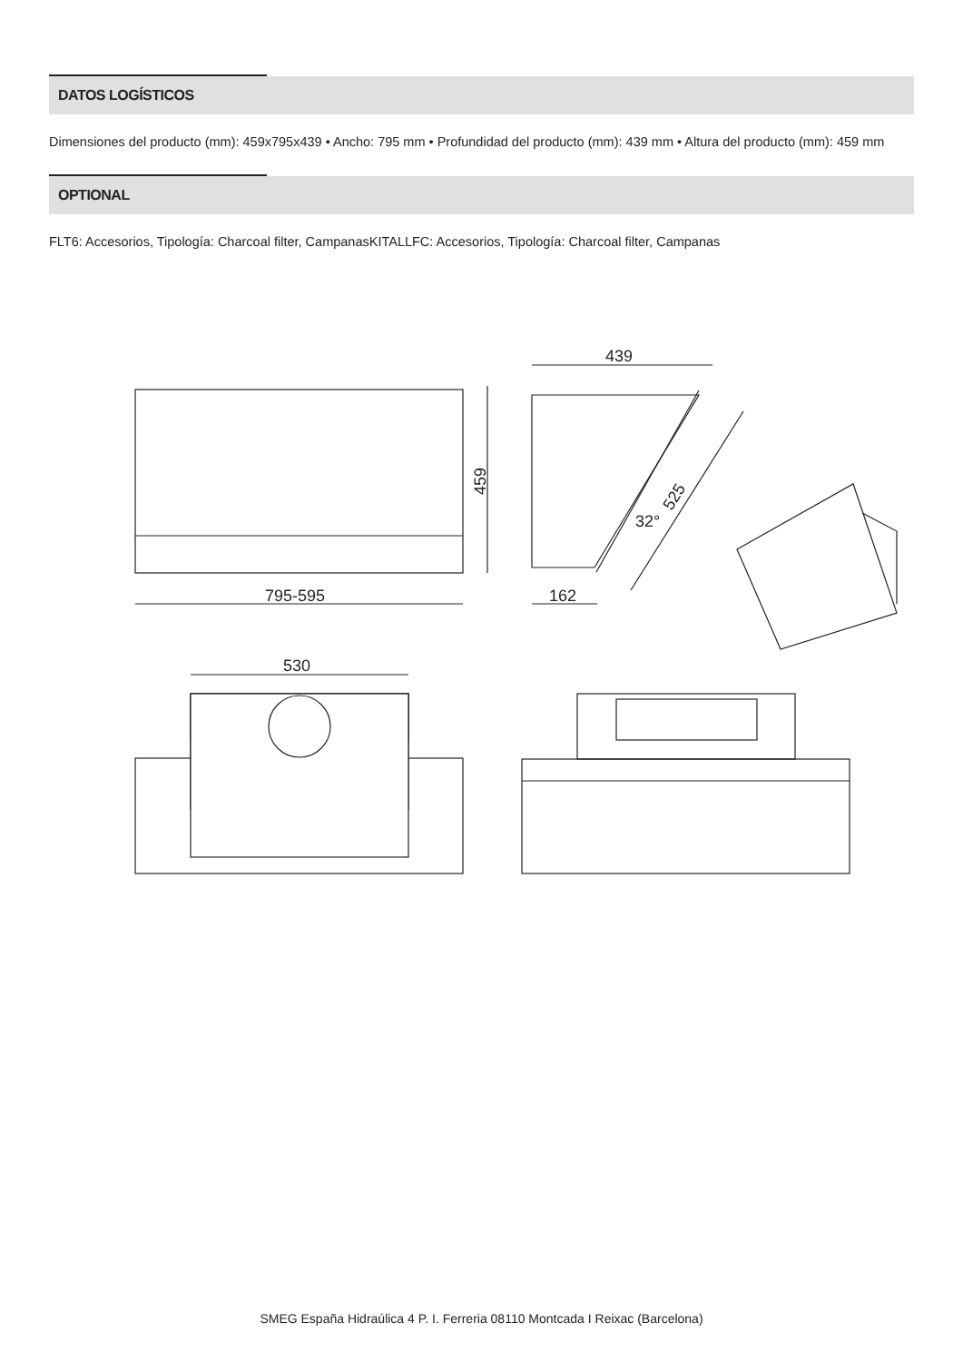DATOS LOGÍSTICOS
Dimensiones del producto (mm): 459x795x439 • Ancho: 795 mm • Profundidad del producto (mm): 439 mm • Altura del producto (mm): 459 mm
OPTIONAL
FLT6: Accesorios, Tipología: Charcoal filter, CampanasKITALLFC: Accesorios, Tipología: Charcoal filter, Campanas
459
795-595
439
162
525
32°
530
SMEG España Hidraúlica 4 P. I. Ferreria 08110 Montcada I Reixac (Barcelona)